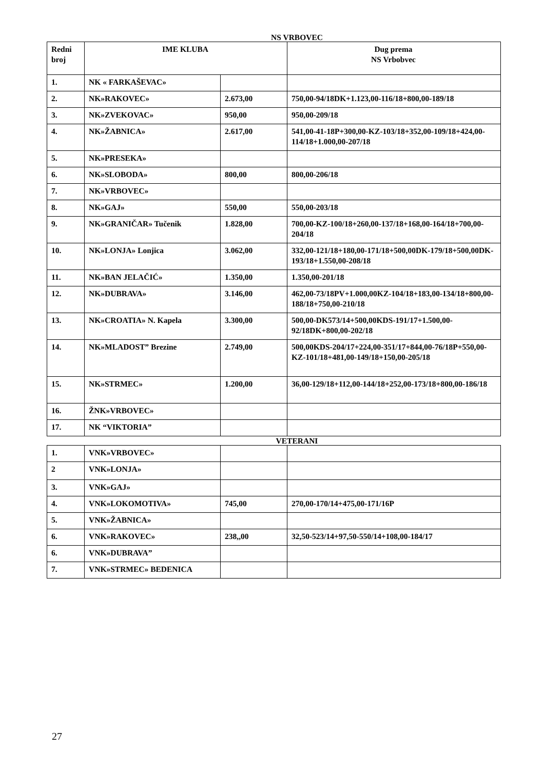NS VRBOVEC
| Redni broj | IME KLUBA | | Dug prema NS Vrbobvec |
| --- | --- | --- | --- |
| 1. | NK « FARKAŠEVAC» | | |
| 2. | NK»RAKOVEC» | 2.673,00 | 750,00-94/18DK+1.123,00-116/18+800,00-189/18 |
| 3. | NK»ZVEKOVAC» | 950,00 | 950,00-209/18 |
| 4. | NK»ŽABNICA» | 2.617,00 | 541,00-41-18P+300,00-KZ-103/18+352,00-109/18+424,00-114/18+1.000,00-207/18 |
| 5. | NK»PRESEKA» | | |
| 6. | NK»SLOBODA» | 800,00 | 800,00-206/18 |
| 7. | NK»VRBOVEC» | | |
| 8. | NK»GAJ» | 550,00 | 550,00-203/18 |
| 9. | NK»GRANIČAR» Tučenik | 1.828,00 | 700,00-KZ-100/18+260,00-137/18+168,00-164/18+700,00-204/18 |
| 10. | NK»LONJA» Lonjica | 3.062,00 | 332,00-121/18+180,00-171/18+500,00DK-179/18+500,00DK-193/18+1.550,00-208/18 |
| 11. | NK»BAN JELAČIĆ» | 1.350,00 | 1.350,00-201/18 |
| 12. | NK»DUBRAVA» | 3.146,00 | 462,00-73/18PV+1.000,00KZ-104/18+183,00-134/18+800,00-188/18+750,00-210/18 |
| 13. | NK»CROATIA» N. Kapela | 3.300,00 | 500,00-DK573/14+500,00KDS-191/17+1.500,00-92/18DK+800,00-202/18 |
| 14. | NK»MLADOST” Brezine | 2.749,00 | 500,00KDS-204/17+224,00-351/17+844,00-76/18P+550,00-KZ-101/18+481,00-149/18+150,00-205/18 |
| 15. | NK»STRMEC» | 1.200,00 | 36,00-129/18+112,00-144/18+252,00-173/18+800,00-186/18 |
| 16. | ŽNK»VRBOVEC» | | |
| 17. | NK “VIKTORIA” | | |
VETERANI
| 1. | VNK»VRBOVEC» | | |
| 2 | VNK»LONJA» | | |
| 3. | VNK»GAJ» | | |
| 4. | VNK»LOKOMOTIVA» | 745,00 | 270,00-170/14+475,00-171/16P |
| 5. | VNK»ŽABNICA» | | |
| 6. | VNK»RAKOVEC» | 238,,00 | 32,50-523/14+97,50-550/14+108,00-184/17 |
| 6. | VNK»DUBRAVA” | | |
| 7. | VNK»STRMEC» BEDENICA | | |
27